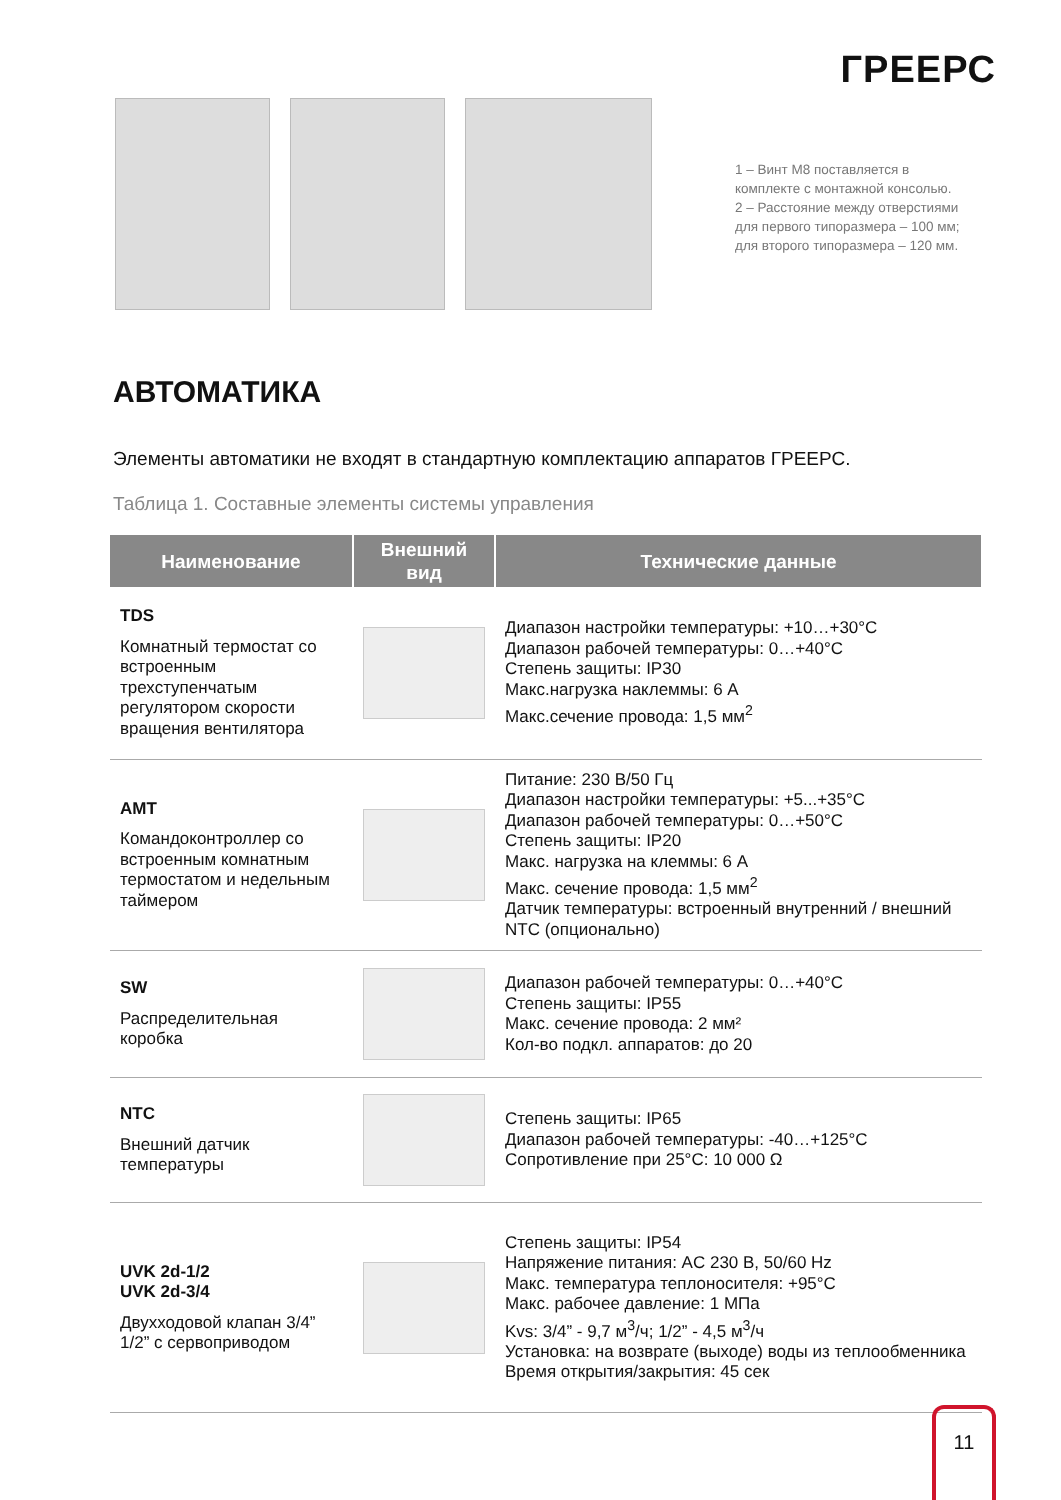ГРЕЕРС
1 – Винт М8 поставляется в
комплекте с монтажной консолью.
2 – Расстояние между отверстиями
для первого типоразмера – 100 мм;
для второго типоразмера – 120 мм.
АВТОМАТИКА
Элементы автоматики не входят в стандартную комплектацию аппаратов ГРЕЕРС.
Таблица 1. Составные элементы системы управления
| Наименование | Внешний вид | Технические данные |
| --- | --- | --- |
| TDS Комнатный термостат со встроенным трехступенчатым регулятором скорости вращения вентилятора | | Диапазон настройки температуры: +10…+30°C Диапазон рабочей температуры: 0…+40°C Степень защиты: IP30 Макс.нагрузка наклеммы: 6 А Макс.сечение провода: 1,5 мм<sup>2</sup> |
| AMT Командоконтроллер со встроенным комнатным термостатом и недельным таймером | | Питание: 230 В/50 Гц Диапазон настройки температуры: +5...+35°C Диапазон рабочей температуры: 0…+50°C Степень защиты: IP20 Макс. нагрузка на клеммы: 6 А Макс. сечение провода: 1,5 мм<sup>2</sup> Датчик температуры: встроенный внутренний / внешний NTC (опционально) |
| SW Распределительная коробка | | Диапазон рабочей температуры: 0…+40°C Степень защиты: IP55 Макс. сечение провода: 2 мм² Кол-во подкл. аппаратов: до 20 |
| NTC Внешний датчик температуры | | Степень защиты: IP65 Диапазон рабочей температуры: -40…+125°C Сопротивление при 25°C: 10 000 Ω |
| UVK 2d-1/2 UVK 2d-3/4 Двухходовой клапан 3/4” 1/2” с сервоприводом | | Степень защиты: IP54 Напряжение питания: AC 230 В, 50/60 Hz Макс. температура теплоносителя: +95°C Макс. рабочее давление: 1 МПа Kvs: 3/4” - 9,7 м<sup>3</sup>/ч; 1/2” - 4,5 м<sup>3</sup>/ч Установка: на возврате (выходе) воды из теплообменника Время открытия/закрытия: 45 сек |
11